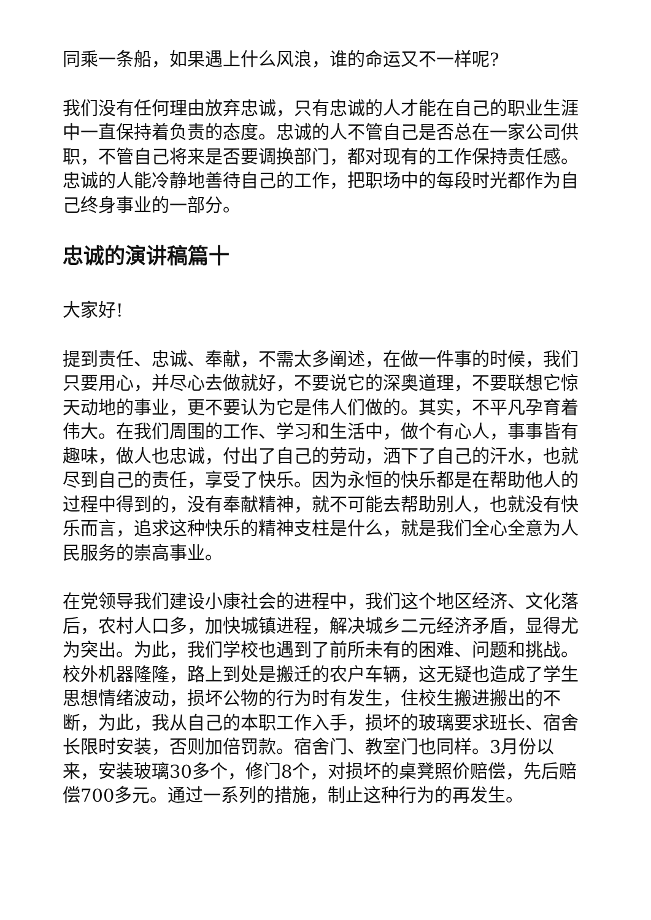同乘一条船，如果遇上什么风浪，谁的命运又不一样呢?
我们没有任何理由放弃忠诚，只有忠诚的人才能在自己的职业生涯中一直保持着负责的态度。忠诚的人不管自己是否总在一家公司供职，不管自己将来是否要调换部门，都对现有的工作保持责任感。忠诚的人能冷静地善待自己的工作，把职场中的每段时光都作为自己终身事业的一部分。
忠诚的演讲稿篇十
大家好!
提到责任、忠诚、奉献，不需太多阐述，在做一件事的时候，我们只要用心，并尽心去做就好，不要说它的深奥道理，不要联想它惊天动地的事业，更不要认为它是伟人们做的。其实，不平凡孕育着伟大。在我们周围的工作、学习和生活中，做个有心人，事事皆有趣味，做人也忠诚，付出了自己的劳动，洒下了自己的汗水，也就尽到自己的责任，享受了快乐。因为永恒的快乐都是在帮助他人的过程中得到的，没有奉献精神，就不可能去帮助别人，也就没有快乐而言，追求这种快乐的精神支柱是什么，就是我们全心全意为人民服务的崇高事业。
在党领导我们建设小康社会的进程中，我们这个地区经济、文化落后，农村人口多，加快城镇进程，解决城乡二元经济矛盾，显得尤为突出。为此，我们学校也遇到了前所未有的困难、问题和挑战。校外机器隆隆，路上到处是搬迁的农户车辆，这无疑也造成了学生思想情绪波动，损坏公物的行为时有发生，住校生搬进搬出的不断，为此，我从自己的本职工作入手，损坏的玻璃要求班长、宿舍长限时安装，否则加倍罚款。宿舍门、教室门也同样。3月份以来，安装玻璃30多个，修门8个，对损坏的桌凳照价赔偿，先后赔偿700多元。通过一系列的措施，制止这种行为的再发生。